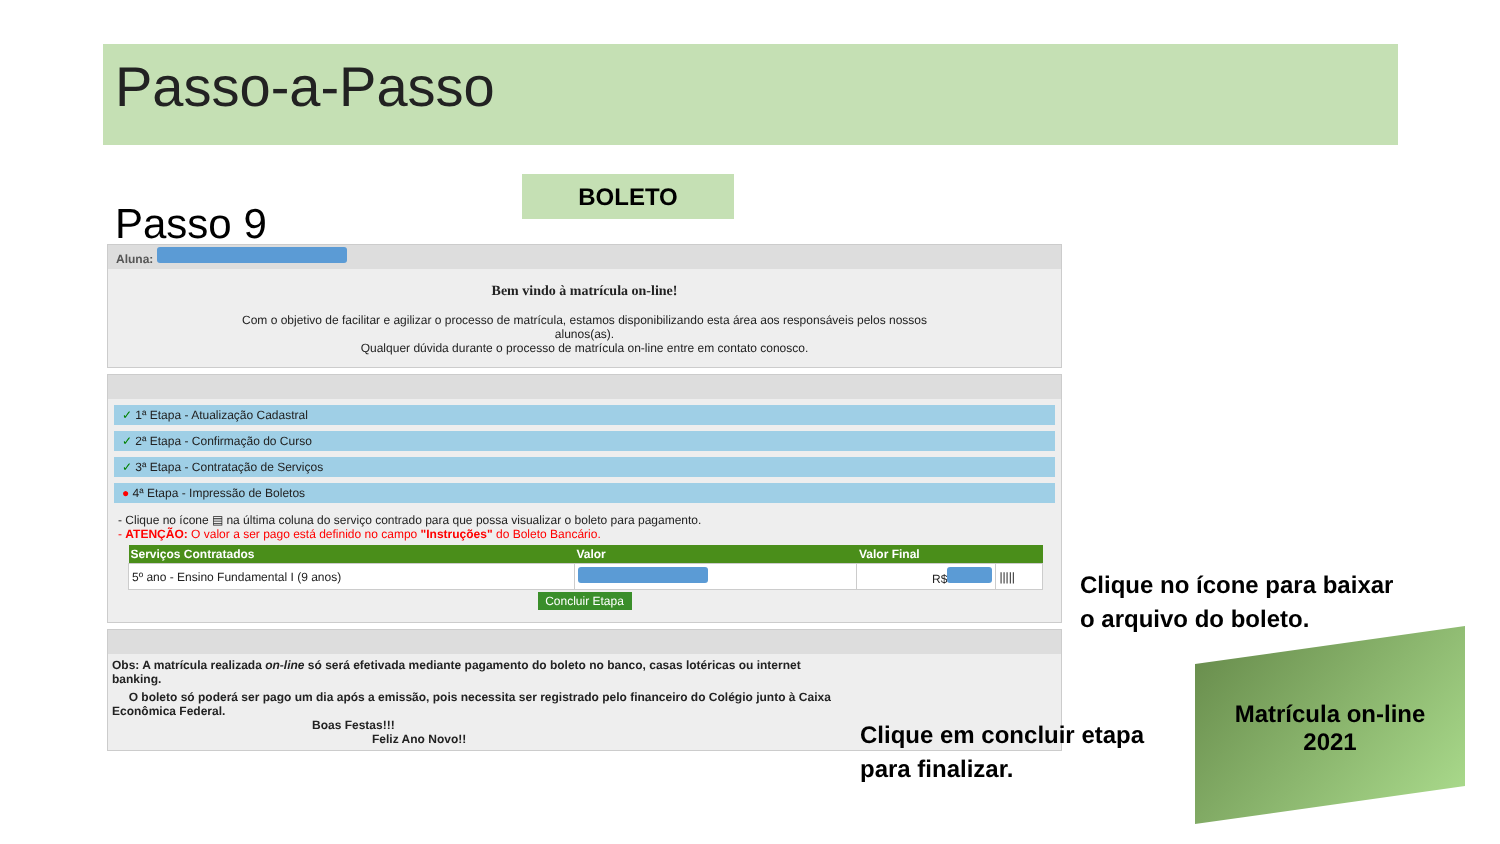Passo-a-Passo
BOLETO
Passo 9
Aluna:
Bem vindo à matrícula on-line!
Com o objetivo de facilitar e agilizar o processo de matrícula, estamos disponibilizando esta área aos responsáveis pelos nossos alunos(as).
Qualquer dúvida durante o processo de matrícula on-line entre em contato conosco.
✓ 1ª Etapa - Atualização Cadastral
✓ 2ª Etapa - Confirmação do Curso
✓ 3ª Etapa - Contratação de Serviços
● 4ª Etapa - Impressão de Boletos
- Clique no ícone ▤ na última coluna do serviço contrado para que possa visualizar o boleto para pagamento.
- ATENÇÃO: O valor a ser pago está definido no campo "Instruções" do Boleto Bancário.
| Serviços Contratados | Valor | Valor Final | |
| --- | --- | --- | --- |
| 5º ano - Ensino Fundamental I (9 anos) | | R$ | ///// |
Concluir Etapa
Obs: A matrícula realizada on-line só será efetivada mediante pagamento do boleto no banco, casas lotéricas ou internet banking.
O boleto só poderá ser pago um dia após a emissão, pois necessita ser registrado pelo financeiro do Colégio junto à Caixa Econômica Federal.
Boas Festas!!!
Feliz Ano Novo!!
Clique no ícone para baixar
o arquivo do boleto.
Clique em concluir etapa
para finalizar.
Matrícula on-line
2021